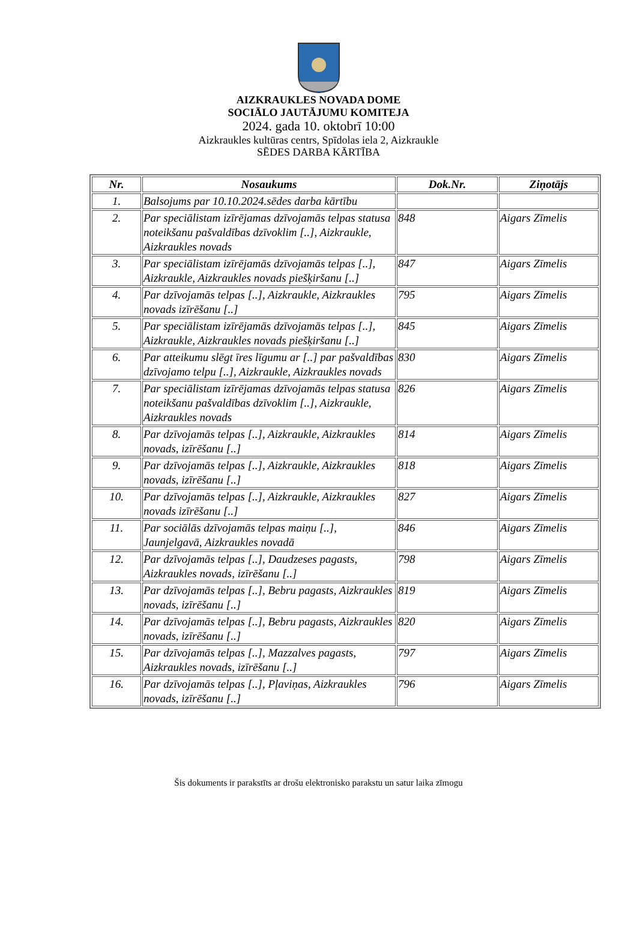AIZKRAUKLES NOVADA DOME
SOCIĀLO JAUTĀJUMU KOMITEJA
2024. gada 10. oktobrī 10:00
Aizkraukles kultūras centrs, Spīdolas iela 2, Aizkraukle
SĒDES DARBA KĀRTĪBA
| Nr. | Nosaukums | Dok.Nr. | Ziņotājs |
| --- | --- | --- | --- |
| 1. | Balsojums par 10.10.2024.sēdes darba kārtību | | |
| 2. | Par speciālistam izīrējamas dzīvojamās telpas statusa noteikšanu pašvaldības dzīvoklim [..], Aizkraukle, Aizkraukles novads | 848 | Aigars Zīmelis |
| 3. | Par speciālistam izīrējamās dzīvojamās telpas [..], Aizkraukle, Aizkraukles novads piešķiršanu [..] | 847 | Aigars Zīmelis |
| 4. | Par dzīvojamās telpas [..], Aizkraukle, Aizkraukles novads izīrēšanu [..] | 795 | Aigars Zīmelis |
| 5. | Par speciālistam izīrējamās dzīvojamās telpas [..], Aizkraukle, Aizkraukles novads piešķiršanu [..] | 845 | Aigars Zīmelis |
| 6. | Par atteikumu slēgt īres līgumu ar [..] par pašvaldības dzīvojamo telpu [..], Aizkraukle, Aizkraukles novads | 830 | Aigars Zīmelis |
| 7. | Par speciālistam izīrējamas dzīvojamās telpas statusa noteikšanu pašvaldības dzīvoklim [..], Aizkraukle, Aizkraukles novads | 826 | Aigars Zīmelis |
| 8. | Par dzīvojamās telpas [..], Aizkraukle, Aizkraukles novads, izīrēšanu [..] | 814 | Aigars Zīmelis |
| 9. | Par dzīvojamās telpas [..], Aizkraukle, Aizkraukles novads, izīrēšanu [..] | 818 | Aigars Zīmelis |
| 10. | Par dzīvojamās telpas [..], Aizkraukle, Aizkraukles novads izīrēšanu [..] | 827 | Aigars Zīmelis |
| 11. | Par sociālās dzīvojamās telpas maiņu [..], Jaunjelgavā, Aizkraukles novadā | 846 | Aigars Zīmelis |
| 12. | Par dzīvojamās telpas [..], Daudzeses pagasts, Aizkraukles novads, izīrēšanu [..] | 798 | Aigars Zīmelis |
| 13. | Par dzīvojamās telpas [..], Bebru pagasts, Aizkraukles novads, izīrēšanu [..] | 819 | Aigars Zīmelis |
| 14. | Par dzīvojamās telpas [..], Bebru pagasts, Aizkraukles novads, izīrēšanu [..] | 820 | Aigars Zīmelis |
| 15. | Par dzīvojamās telpas [..], Mazzalves pagasts, Aizkraukles novads, izīrēšanu [..] | 797 | Aigars Zīmelis |
| 16. | Par dzīvojamās telpas [..], Pļaviņas, Aizkraukles novads, izīrēšanu [..] | 796 | Aigars Zīmelis |
Šis dokuments ir parakstīts ar drošu elektronisko parakstu un satur laika zīmogu